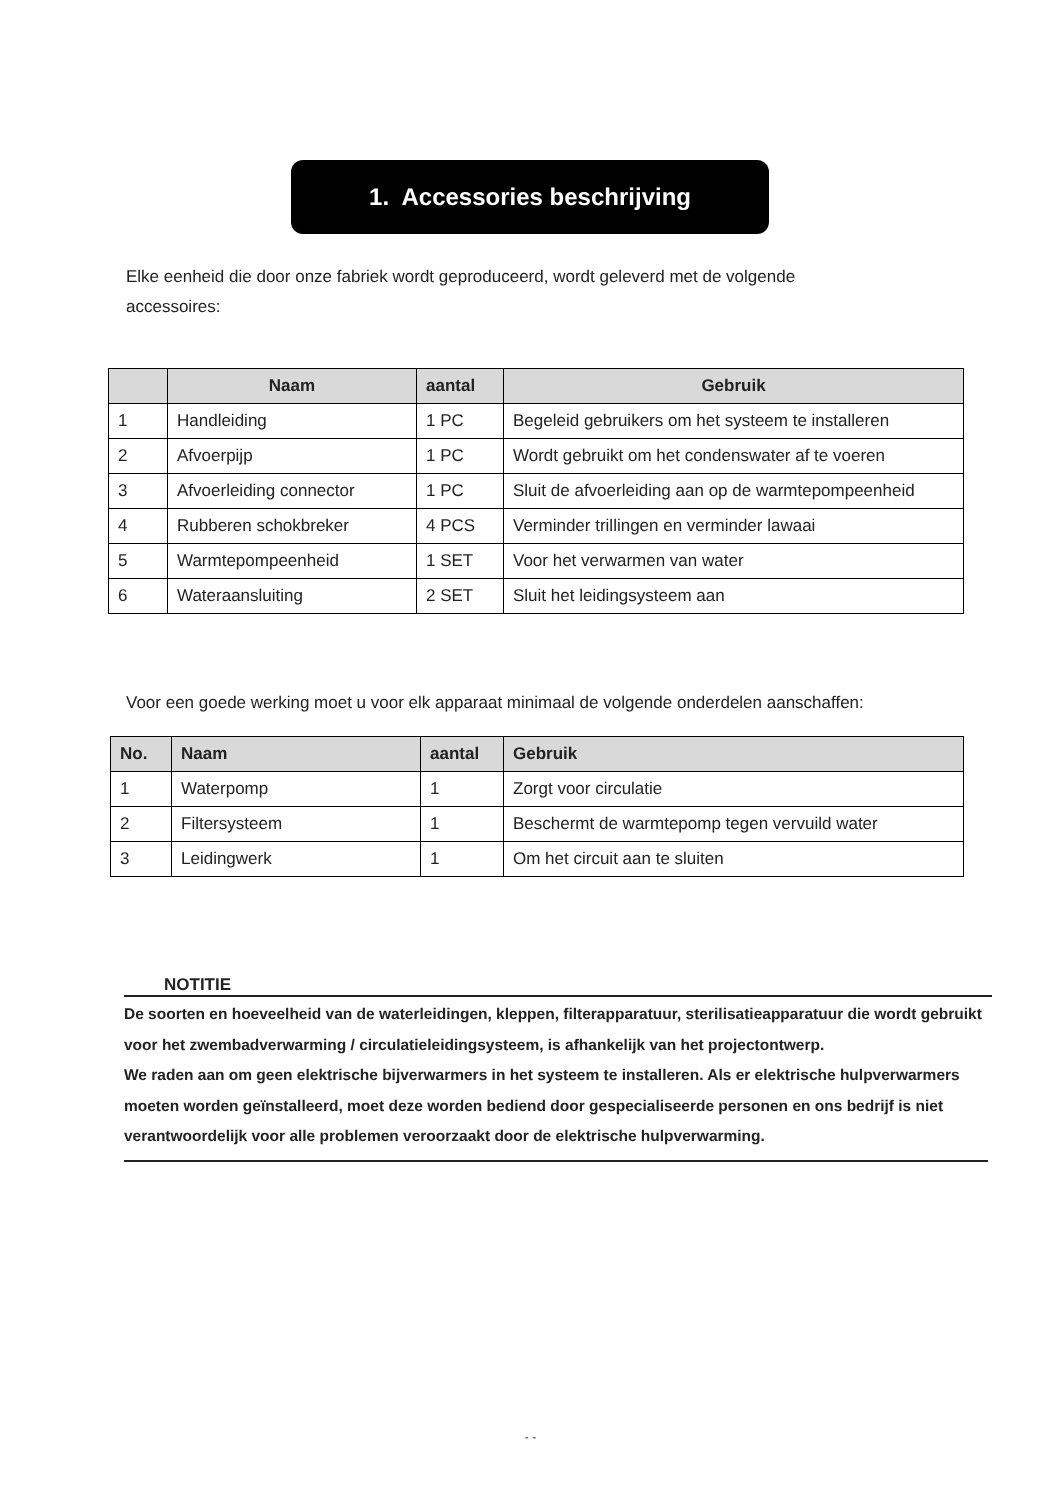1. Accessories beschrijving
Elke eenheid die door onze fabriek wordt geproduceerd, wordt geleverd met de volgende accessoires:
| | Naam | aantal | Gebruik |
| --- | --- | --- | --- |
| 1 | Handleiding | 1 PC | Begeleid gebruikers om het systeem te installeren |
| 2 | Afvoerpijp | 1 PC | Wordt gebruikt om het condenswater af te voeren |
| 3 | Afvoerleiding connector | 1 PC | Sluit de afvoerleiding aan op de warmtepompeenheid |
| 4 | Rubberen schokbreker | 4 PCS | Verminder trillingen en verminder lawaai |
| 5 | Warmtepompeenheid | 1 SET | Voor het verwarmen van water |
| 6 | Wateraansluiting | 2 SET | Sluit het leidingsysteem aan |
Voor een goede werking moet u voor elk apparaat minimaal de volgende onderdelen aanschaffen:
| No. | Naam | aantal | Gebruik |
| --- | --- | --- | --- |
| 1 | Waterpomp | 1 | Zorgt voor circulatie |
| 2 | Filtersysteem | 1 | Beschermt de warmtepomp tegen vervuild water |
| 3 | Leidingwerk | 1 | Om het circuit aan te sluiten |
NOTITIE
De soorten en hoeveelheid van de waterleidingen, kleppen, filterapparatuur, sterilisatieapparatuur die wordt gebruikt voor het zwembadverwarming / circulatieleidingsysteem, is afhankelijk van het projectontwerp.
We raden aan om geen elektrische bijverwarmers in het systeem te installeren. Als er elektrische hulpverwarmers moeten worden geïnstalleerd, moet deze worden bediend door gespecialiseerde personen en ons bedrijf is niet verantwoordelijk voor alle problemen veroorzaakt door de elektrische hulpverwarming.
- -